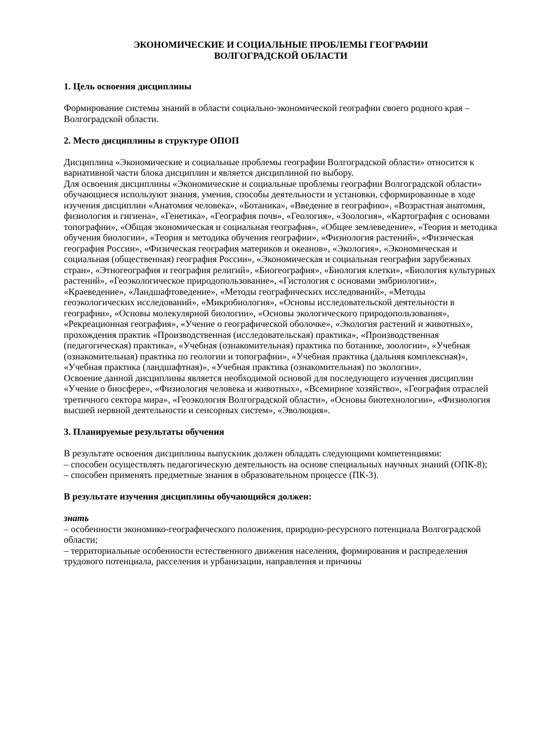ЭКОНОМИЧЕСКИЕ И СОЦИАЛЬНЫЕ ПРОБЛЕМЫ ГЕОГРАФИИ
ВОЛГОГРАДСКОЙ ОБЛАСТИ
1. Цель освоения дисциплины
Формирование системы знаний в области социально-экономической географии своего родного края – Волгоградской области.
2. Место дисциплины в структуре ОПОП
Дисциплина «Экономические и социальные проблемы географии Волгоградской области» относится к вариативной части блока дисциплин и является дисциплиной по выбору.
Для освоения дисциплины «Экономические и социальные проблемы географии Волгоградской области» обучающиеся используют знания, умения, способы деятельности и установки, сформированные в ходе изучения дисциплин «Анатомия человека», «Ботаника», «Введение в географию», «Возрастная анатомия, физиология и гигиена», «Генетика», «География почв», «Геология», «Зоология», «Картография с основами топографии», «Общая экономическая и социальная география», «Общее землеведение», «Теория и методика обучения биологии», «Теория и методика обучения географии», «Физиология растений», «Физическая география России», «Физическая география материков и океанов», «Экология», «Экономическая и социальная (общественная) география России», «Экономическая и социальная география зарубежных стран», «Этногеография и география религий», «Биогеография», «Биология клетки», «Биология культурных растений», «Геоэкологическое природопользование», «Гистология с основами эмбриологии», «Краеведение», «Ландшафтоведение», «Методы географических исследований», «Методы геоэкологических исследований», «Микробиология», «Основы исследовательской деятельности в географии», «Основы молекулярной биологии», «Основы экологического природопользования», «Рекреационная география», «Учение о географической оболочке», «Экология растений и животных», прохождения практик «Производственная (исследовательская) практика», «Производственная (педагогическая) практика», «Учебная (ознакомительная) практика по ботанике, зоологии», «Учебная (ознакомительная) практика по геологии и топографии», «Учебная практика (дальняя комплексная)», «Учебная практика (ландшафтная)», «Учебная практика (ознакомительная) по экологии».
Освоение данной дисциплины является необходимой основой для последующего изучения дисциплин «Учение о биосфере», «Физиология человека и животных», «Всемирное хозяйство», «География отраслей третичного сектора мира», «Геоэкология Волгоградской области», «Основы биотехнологии», «Физиология высшей нервной деятельности и сенсорных систем», «Эволюция».
3. Планируемые результаты обучения
В результате освоения дисциплины выпускник должен обладать следующими компетенциями:
– способен осуществлять педагогическую деятельность на основе специальных научных знаний (ОПК-8);
– способен применять предметные знания в образовательном процессе (ПК-3).
В результате изучения дисциплины обучающийся должен:
знать
– особенности экономико-географического положения, природно-ресурсного потенциала Волгоградской области;
– территориальные особенности естественного движения населения, формирования и распределения трудового потенциала, расселения и урбанизации, направления и причины